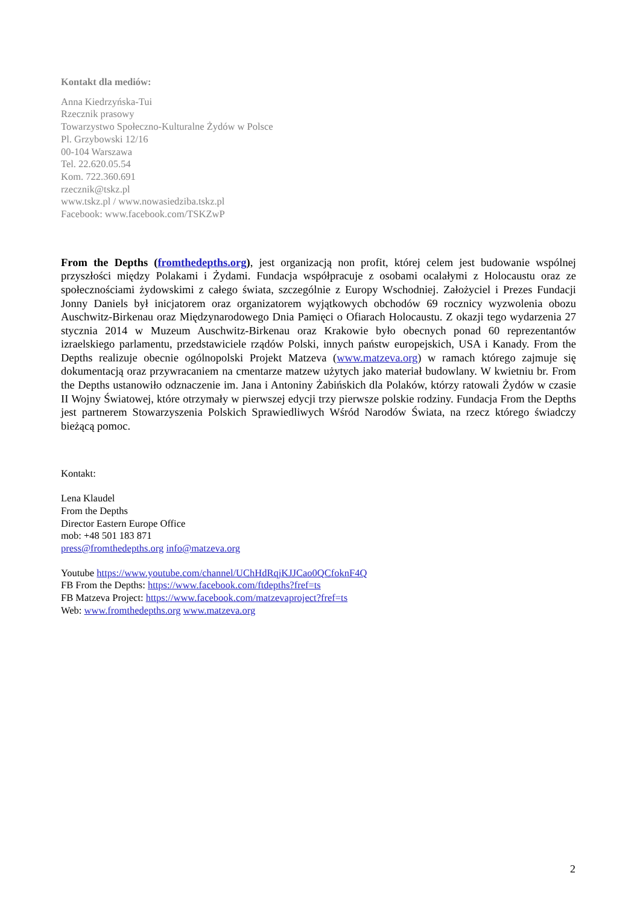Kontakt dla mediów:
Anna Kiedrzyńska-Tui
Rzecznik prasowy
Towarzystwo Społeczno-Kulturalne Żydów w Polsce
Pl. Grzybowski 12/16
00-104 Warszawa
Tel. 22.620.05.54
Kom. 722.360.691
rzecznik@tskz.pl
www.tskz.pl / www.nowasiedziba.tskz.pl
Facebook: www.facebook.com/TSKZwP
From the Depths (fromthedepths.org), jest organizacją non profit, której celem jest budowanie wspólnej przyszłości między Polakami i Żydami. Fundacja współpracuje z osobami ocalałymi z Holocaustu oraz ze społecznościami żydowskimi z całego świata, szczególnie z Europy Wschodniej. Założyciel i Prezes Fundacji Jonny Daniels był inicjatorem oraz organizatorem wyjątkowych obchodów 69 rocznicy wyzwolenia obozu Auschwitz-Birkenau oraz Międzynarodowego Dnia Pamięci o Ofiarach Holocaustu. Z okazji tego wydarzenia 27 stycznia 2014 w Muzeum Auschwitz-Birkenau oraz Krakowie było obecnych ponad 60 reprezentantów izraelskiego parlamentu, przedstawiciele rządów Polski, innych państw europejskich, USA i Kanady. From the Depths realizuje obecnie ogólnopolski Projekt Matzeva (www.matzeva.org) w ramach którego zajmuje się dokumentacją oraz przywracaniem na cmentarze matzew użytych jako materiał budowlany. W kwietniu br. From the Depths ustanowiło odznaczenie im. Jana i Antoniny Żabińskich dla Polaków, którzy ratowali Żydów w czasie II Wojny Światowej, które otrzymały w pierwszej edycji trzy pierwsze polskie rodziny. Fundacja From the Depths jest partnerem Stowarzyszenia Polskich Sprawiedliwych Wśród Narodów Świata, na rzecz którego świadczy bieżącą pomoc.
Kontakt:
Lena Klaudel
From the Depths
Director Eastern Europe Office
mob: +48 501 183 871
press@fromthedepths.org info@matzeva.org
Youtube https://www.youtube.com/channel/UChHdRqjKJJCao0QCfoknF4Q
FB From the Depths: https://www.facebook.com/ftdepths?fref=ts
FB Matzeva Project: https://www.facebook.com/matzevaproject?fref=ts
Web: www.fromthedepths.org www.matzeva.org
2